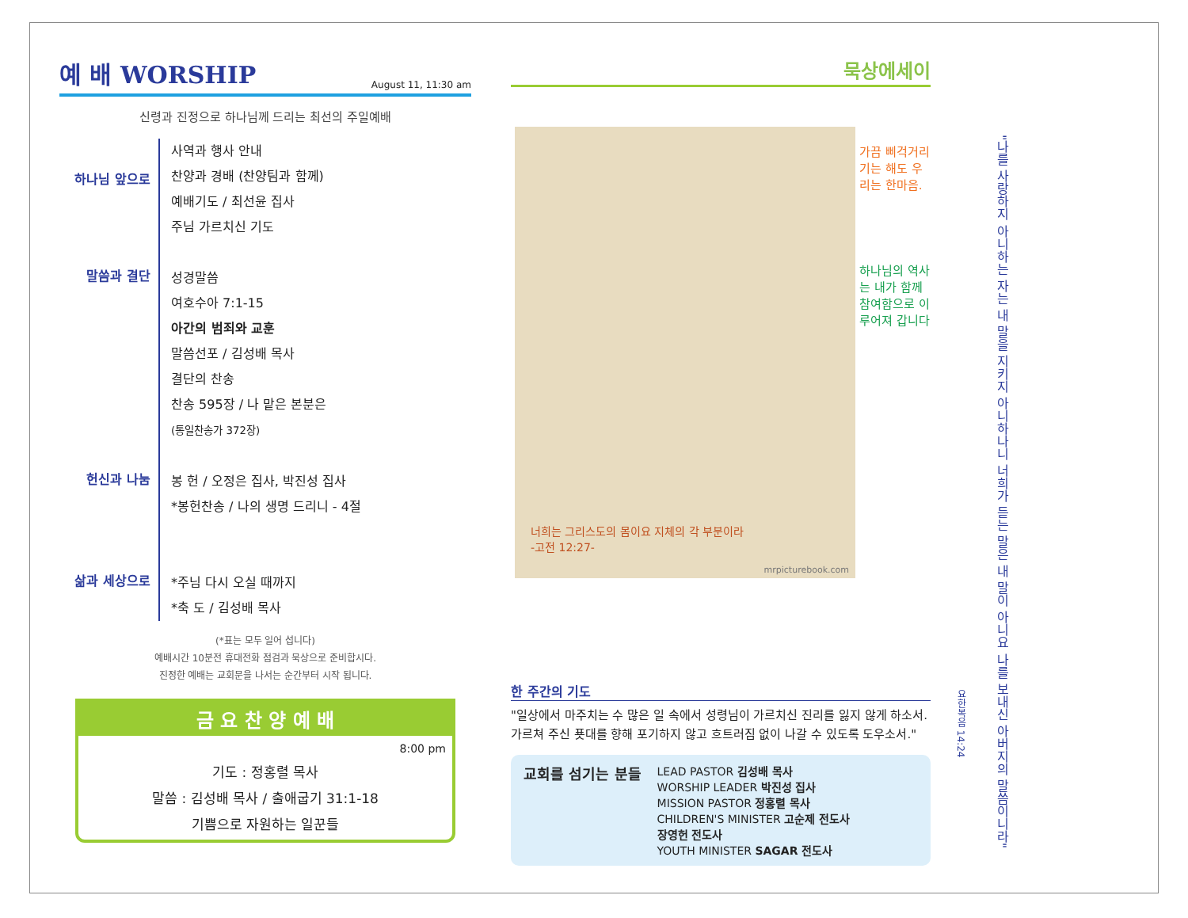예 배 WORSHIP
August 11, 11:30 am
신령과 진정으로 하나님께 드리는 최선의 주일예배
하나님 앞으로
사역과 행사 안내
찬양과 경배 (찬양팀과 함께)
예배기도 / 최선윤 집사
주님 가르치신 기도
말씀과 결단
성경말씀
여호수아 7:1-15
아간의 범죄와 교훈
말씀선포 / 김성배 목사
결단의 찬송
찬송 595장 / 나 맡은 본분은
(통일찬송가 372장)
헌신과 나눔
봉 헌 / 오정은 집사, 박진성 집사
*봉헌찬송 / 나의 생명 드리니 - 4절
삶과 세상으로
*주님 다시 오실 때까지
*축 도 / 김성배 목사
(*표는 모두 일어 섭니다)
예배시간 10분전 휴대전화 점검과 묵상으로 준비합시다.
진정한 예배는 교회문을 나서는 순간부터 시작 됩니다.
금 요 찬 양 예 배
8:00 pm
기도 : 정홍렬 목사
말씀 : 김성배 목사 / 출애굽기 31:1-18
기쁨으로 자원하는 일꾼들
묵상에세이
가끔 삐걱거리기는 해도 우리는 한마음.
하나님의 역사는 내가 함께 참여함으로 이루어져 갑니다
너희는 그리스도의 몸이요 지체의 각 부분이라
-고전 12:27-
mrpicturebook.com
한 주간의 기도
"일상에서 마주치는 수 많은 일 속에서 성령님이 가르치신 진리를 잃지 않게 하소서. 가르쳐 주신 푯대를 향해 포기하지 않고 흐트러짐 없이 나갈 수 있도록 도우소서."
교회를 섬기는 분들
LEAD PASTOR 김성배 목사
WORSHIP LEADER 박진성 집사
MISSION PASTOR 정홍렬 목사
CHILDREN'S MINISTER 고순제 전도사
장영헌 전도사
YOUTH MINISTER SAGAR 전도사
요한복음 14:24
"나를 사랑하지 아니하는 자는 내 말을 지키지 아니하나니 너희가 듣는 말은 내 말이 아니요 나를 보내신 아버지의 말씀이니라"